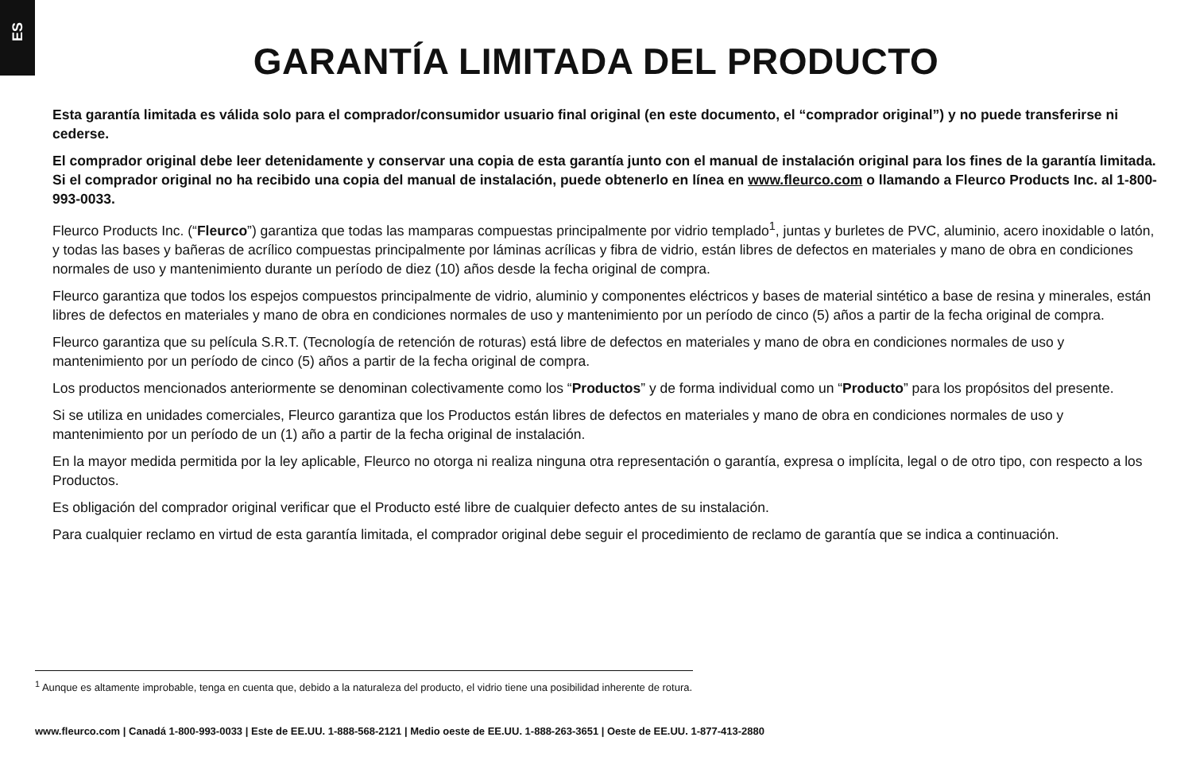ES
GARANTÍA LIMITADA DEL PRODUCTO
Esta garantía limitada es válida solo para el comprador/consumidor usuario final original (en este documento, el “comprador original”) y no puede transferirse ni cederse.
El comprador original debe leer detenidamente y conservar una copia de esta garantía junto con el manual de instalación original para los fines de la garantía limitada. Si el comprador original no ha recibido una copia del manual de instalación, puede obtenerlo en línea en www.fleurco.com o llamando a Fleurco Products Inc. al 1-800-993-0033.
Fleurco Products Inc. (“Fleurco”) garantiza que todas las mamparas compuestas principalmente por vidrio templado<sup>1</sup>, juntas y burletes de PVC, aluminio, acero inoxidable o latón, y todas las bases y bañeras de acrílico compuestas principalmente por láminas acrílicas y fibra de vidrio, están libres de defectos en materiales y mano de obra en condiciones normales de uso y mantenimiento durante un período de diez (10) años desde la fecha original de compra.
Fleurco garantiza que todos los espejos compuestos principalmente de vidrio, aluminio y componentes eléctricos y bases de material sintético a base de resina y minerales, están libres de defectos en materiales y mano de obra en condiciones normales de uso y mantenimiento por un período de cinco (5) años a partir de la fecha original de compra.
Fleurco garantiza que su película S.R.T. (Tecnología de retención de roturas) está libre de defectos en materiales y mano de obra en condiciones normales de uso y mantenimiento por un período de cinco (5) años a partir de la fecha original de compra.
Los productos mencionados anteriormente se denominan colectivamente como los “Productos” y de forma individual como un “Producto” para los propósitos del presente.
Si se utiliza en unidades comerciales, Fleurco garantiza que los Productos están libres de defectos en materiales y mano de obra en condiciones normales de uso y mantenimiento por un período de un (1) año a partir de la fecha original de instalación.
En la mayor medida permitida por la ley aplicable, Fleurco no otorga ni realiza ninguna otra representación o garantía, expresa o implícita, legal o de otro tipo, con respecto a los Productos.
Es obligación del comprador original verificar que el Producto esté libre de cualquier defecto antes de su instalación.
Para cualquier reclamo en virtud de esta garantía limitada, el comprador original debe seguir el procedimiento de reclamo de garantía que se indica a continuación.
<sup>1</sup> Aunque es altamente improbable, tenga en cuenta que, debido a la naturaleza del producto, el vidrio tiene una posibilidad inherente de rotura.
www.fleurco.com | Canadá 1-800-993-0033 | Este de EE.UU. 1-888-568-2121 | Medio oeste de EE.UU. 1-888-263-3651 | Oeste de EE.UU. 1-877-413-2880